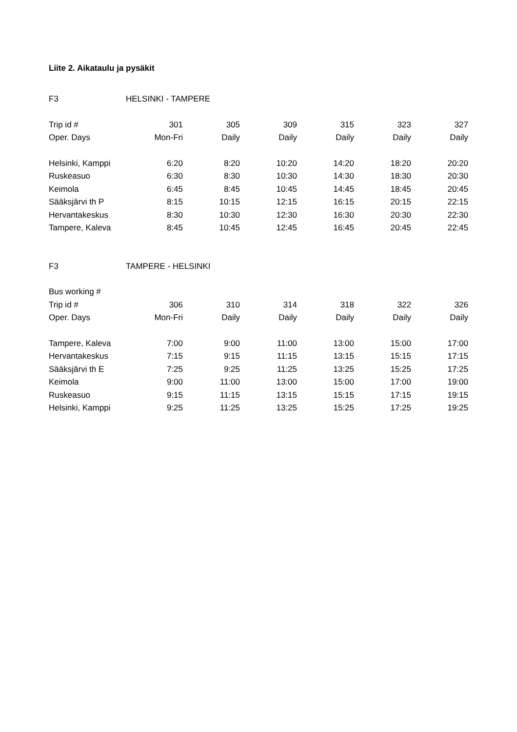Liite 2. Aikataulu ja pysäkit
| F3 | HELSINKI - TAMPERE | | | | | |
| Trip id # | 301 | 305 | 309 | 315 | 323 | 327 |
| Oper. Days | Mon-Fri | Daily | Daily | Daily | Daily | Daily |
| Helsinki, Kamppi | 6:20 | 8:20 | 10:20 | 14:20 | 18:20 | 20:20 |
| Ruskeasuo | 6:30 | 8:30 | 10:30 | 14:30 | 18:30 | 20:30 |
| Keimola | 6:45 | 8:45 | 10:45 | 14:45 | 18:45 | 20:45 |
| Sääksjärvi th P | 8:15 | 10:15 | 12:15 | 16:15 | 20:15 | 22:15 |
| Hervantakeskus | 8:30 | 10:30 | 12:30 | 16:30 | 20:30 | 22:30 |
| Tampere, Kaleva | 8:45 | 10:45 | 12:45 | 16:45 | 20:45 | 22:45 |
| F3 | TAMPERE - HELSINKI | | | | | |
| Bus working # | | | | | | |
| Trip id # | 306 | 310 | 314 | 318 | 322 | 326 |
| Oper. Days | Mon-Fri | Daily | Daily | Daily | Daily | Daily |
| Tampere, Kaleva | 7:00 | 9:00 | 11:00 | 13:00 | 15:00 | 17:00 |
| Hervantakeskus | 7:15 | 9:15 | 11:15 | 13:15 | 15:15 | 17:15 |
| Sääksjärvi th E | 7:25 | 9:25 | 11:25 | 13:25 | 15:25 | 17:25 |
| Keimola | 9:00 | 11:00 | 13:00 | 15:00 | 17:00 | 19:00 |
| Ruskeasuo | 9:15 | 11:15 | 13:15 | 15:15 | 17:15 | 19:15 |
| Helsinki, Kamppi | 9:25 | 11:25 | 13:25 | 15:25 | 17:25 | 19:25 |